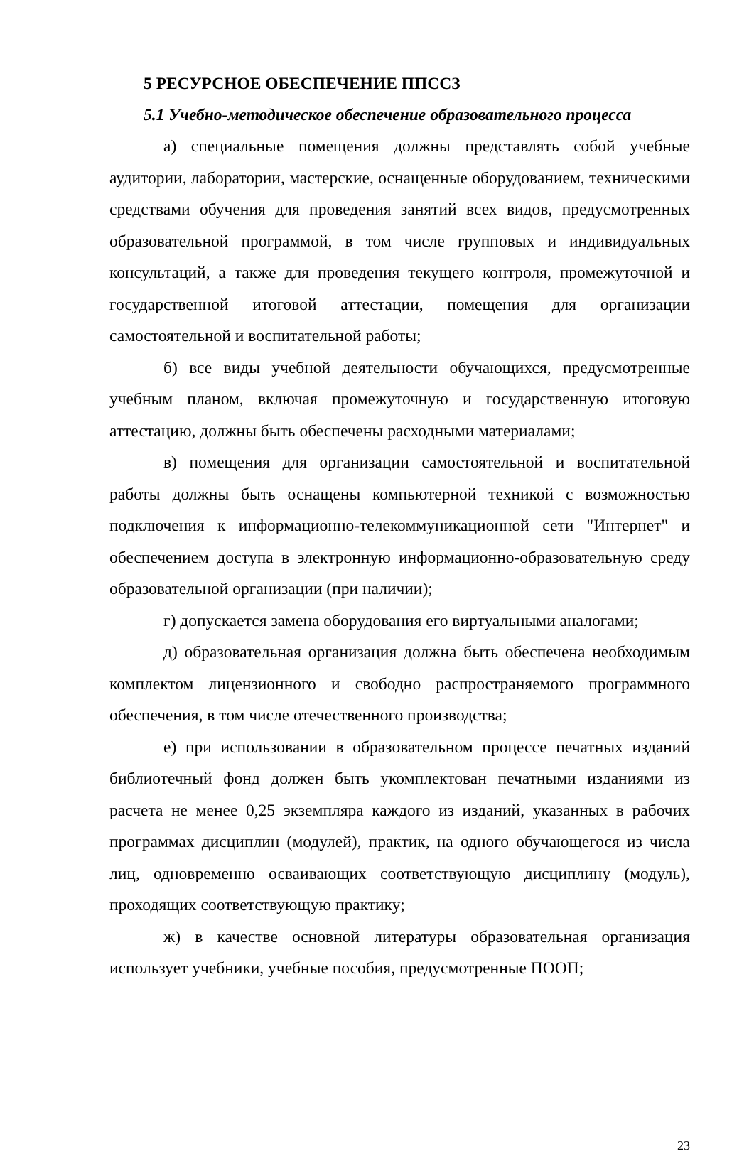5 РЕСУРСНОЕ ОБЕСПЕЧЕНИЕ ППССЗ
5.1 Учебно-методическое обеспечение образовательного процесса
а) специальные помещения должны представлять собой учебные аудитории, лаборатории, мастерские, оснащенные оборудованием, техническими средствами обучения для проведения занятий всех видов, предусмотренных образовательной программой, в том числе групповых и индивидуальных консультаций, а также для проведения текущего контроля, промежуточной и государственной итоговой аттестации, помещения для организации самостоятельной и воспитательной работы;
б) все виды учебной деятельности обучающихся, предусмотренные учебным планом, включая промежуточную и государственную итоговую аттестацию, должны быть обеспечены расходными материалами;
в) помещения для организации самостоятельной и воспитательной работы должны быть оснащены компьютерной техникой с возможностью подключения к информационно-телекоммуникационной сети "Интернет" и обеспечением доступа в электронную информационно-образовательную среду образовательной организации (при наличии);
г) допускается замена оборудования его виртуальными аналогами;
д) образовательная организация должна быть обеспечена необходимым комплектом лицензионного и свободно распространяемого программного обеспечения, в том числе отечественного производства;
е) при использовании в образовательном процессе печатных изданий библиотечный фонд должен быть укомплектован печатными изданиями из расчета не менее 0,25 экземпляра каждого из изданий, указанных в рабочих программах дисциплин (модулей), практик, на одного обучающегося из числа лиц, одновременно осваивающих соответствующую дисциплину (модуль), проходящих соответствующую практику;
ж) в качестве основной литературы образовательная организация использует учебники, учебные пособия, предусмотренные ПООП;
23